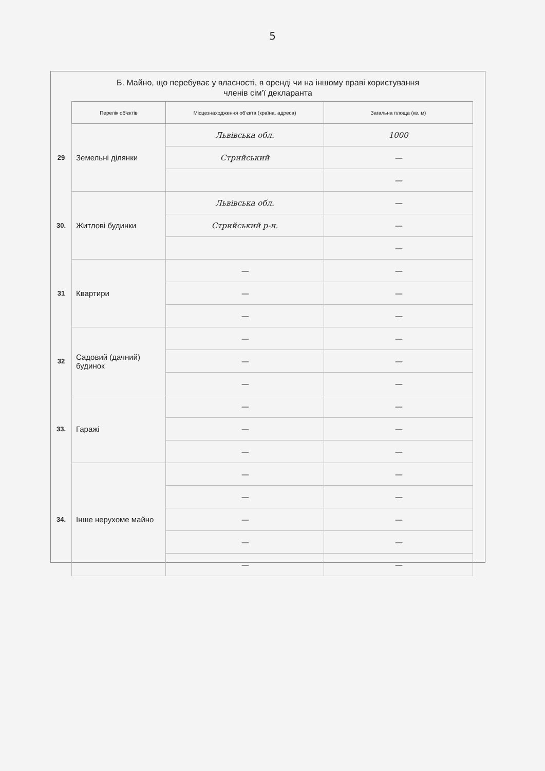5
Б. Майно, що перебуває у власності, в оренді чи на іншому праві користування
членів сім'ї декларанта
| | Перелік об'єктів | Місцезнаходження об'єкта (країна, адреса) | Загальна площа (кв. м) |
| 29 | Земельні ділянки | Львівська обл. | 1000 |
| | | Стрийський | — |
| | | | — |
| 30. | Житлові будинки | Львівська обл. | — |
| | | Стрийський р-н. | — |
| | | | — |
| 31 | Квартири | — | — |
| | | — | — |
| | | — | — |
| 32 | Садовий (дачний) будинок | — | — |
| | | — | — |
| | | — | — |
| 33. | Гаражі | — | — |
| | | — | — |
| | | — | — |
| 34. | Інше нерухоме майно | — | — |
| | | — | — |
| | | — | — |
| | | — | — |
| | | — | — |